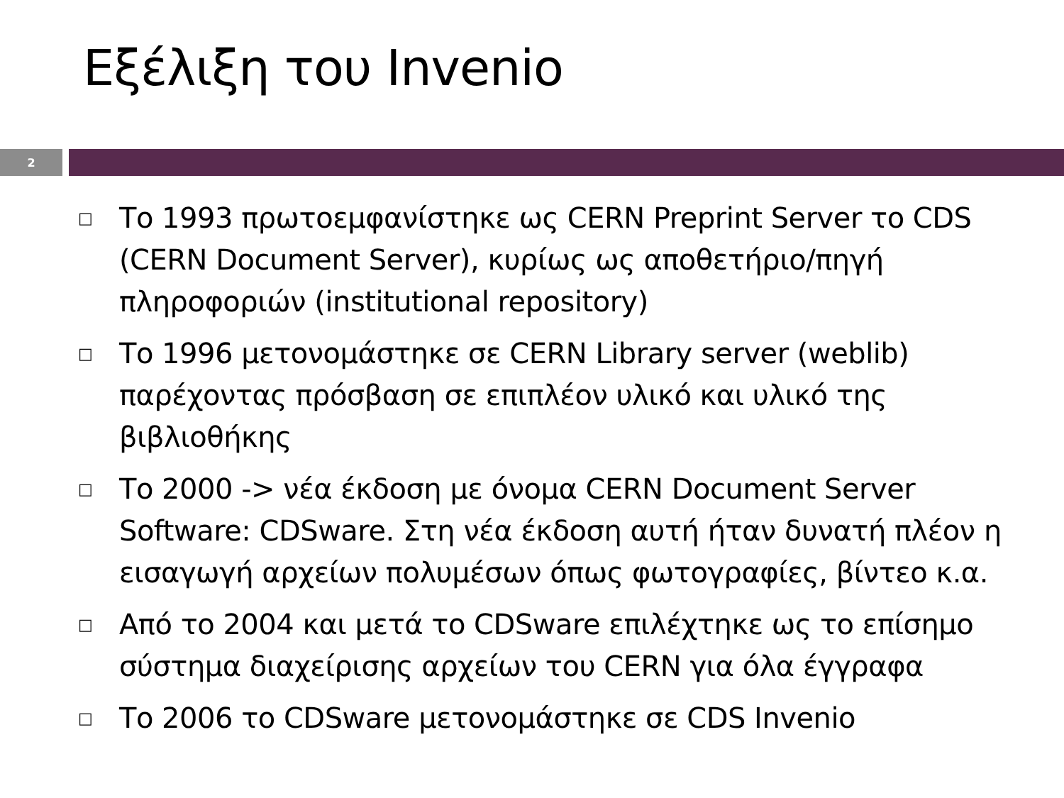Εξέλιξη του Invenio
2
□ Το 1993 πρωτοεμφανίστηκε ως CERN Preprint Server το CDS (CERN Document Server), κυρίως ως αποθετήριο/πηγή πληροφοριών (institutional repository)
□ Το 1996 μετονομάστηκε σε CERN Library server (weblib) παρέχοντας πρόσβαση σε επιπλέον υλικό και υλικό της βιβλιοθήκης
□ Το 2000 -> νέα έκδοση με όνομα CERN Document Server Software: CDSware. Στη νέα έκδοση αυτή ήταν δυνατή πλέον η εισαγωγή αρχείων πολυμέσων όπως φωτογραφίες, βίντεο κ.α.
□ Από το 2004 και μετά το CDSware επιλέχτηκε ως το επίσημο σύστημα διαχείρισης αρχείων του CERN για όλα έγγραφα
□ Το 2006 το CDSware μετονομάστηκε σε CDS Invenio